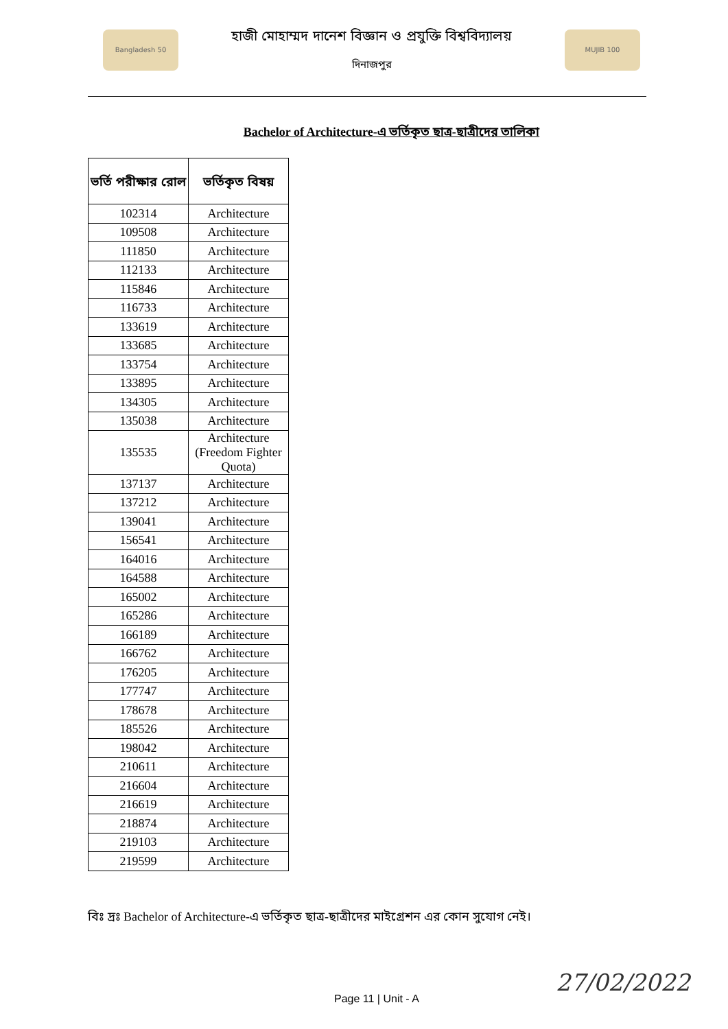Bangladesh 50
হাজী মোহাম্মদ দানেশ বিজ্ঞান ও প্রযুক্তি বিশ্ববিদ্যালয়
দিনাজপুর
MUJIB 100
Bachelor of Architecture-এ ভর্তিকৃত ছাত্র-ছাত্রীদের তালিকা
| ভর্তি পরীক্ষার রোল | ভর্তিকৃত বিষয় |
| --- | --- |
| 102314 | Architecture |
| 109508 | Architecture |
| 111850 | Architecture |
| 112133 | Architecture |
| 115846 | Architecture |
| 116733 | Architecture |
| 133619 | Architecture |
| 133685 | Architecture |
| 133754 | Architecture |
| 133895 | Architecture |
| 134305 | Architecture |
| 135038 | Architecture |
| 135535 | Architecture (Freedom Fighter Quota) |
| 137137 | Architecture |
| 137212 | Architecture |
| 139041 | Architecture |
| 156541 | Architecture |
| 164016 | Architecture |
| 164588 | Architecture |
| 165002 | Architecture |
| 165286 | Architecture |
| 166189 | Architecture |
| 166762 | Architecture |
| 176205 | Architecture |
| 177747 | Architecture |
| 178678 | Architecture |
| 185526 | Architecture |
| 198042 | Architecture |
| 210611 | Architecture |
| 216604 | Architecture |
| 216619 | Architecture |
| 218874 | Architecture |
| 219103 | Architecture |
| 219599 | Architecture |
বিঃ দ্রঃ Bachelor of Architecture-এ ভর্তিকৃত ছাত্র-ছাত্রীদের মাইগ্রেশন এর কোন সুযোগ নেই।
Page 11 | Unit - A
27/02/2022